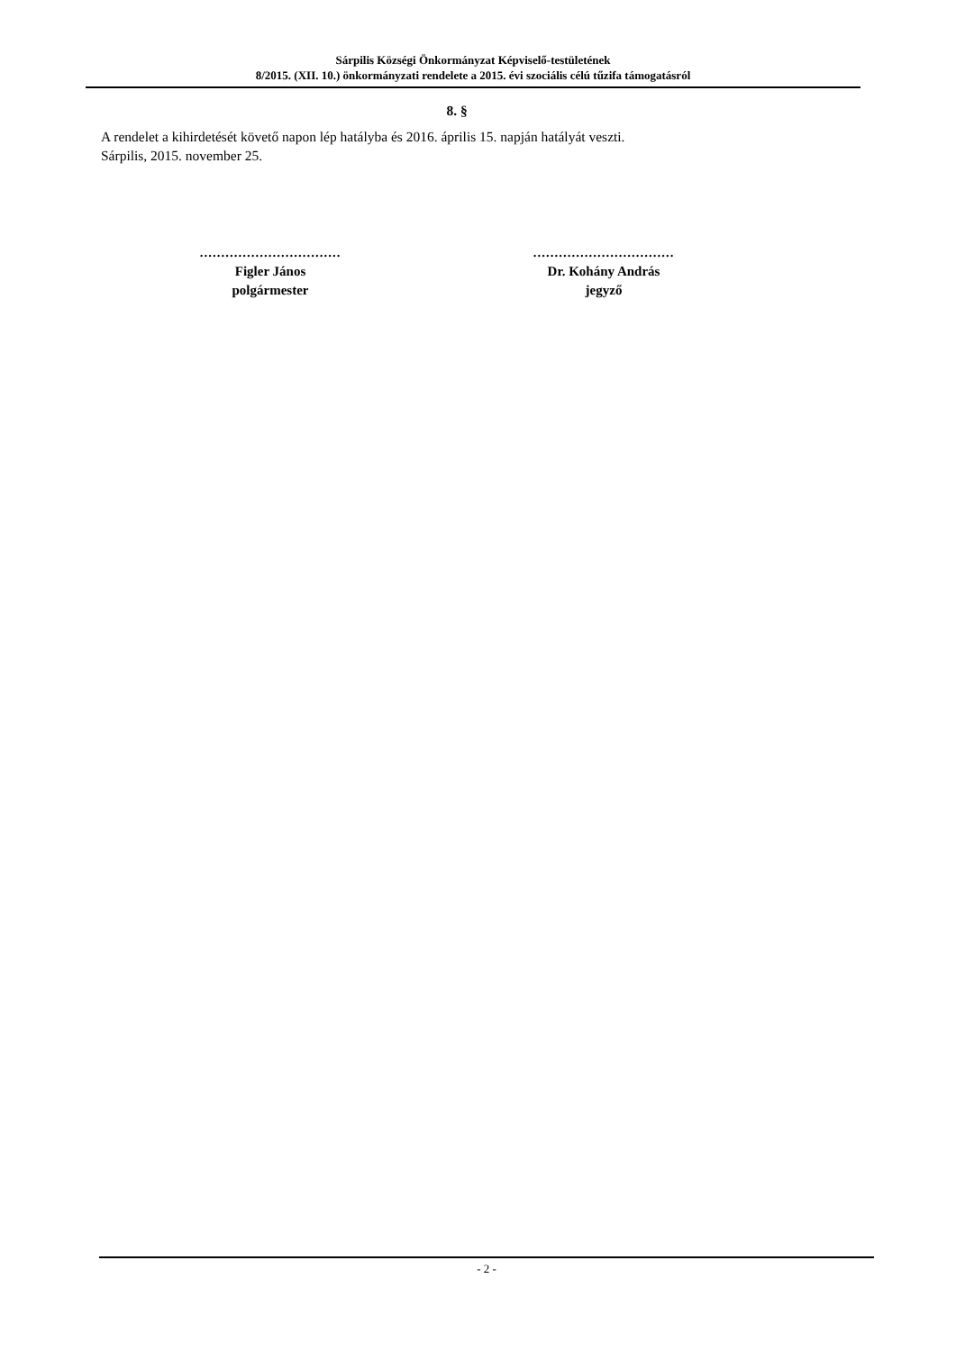Sárpilis Községi Önkormányzat Képviselő-testületének
8/2015. (XII. 10.) önkormányzati rendelete a 2015. évi szociális célú tűzifa támogatásról
8. §
A rendelet a kihirdetését követő napon lép hatályba és 2016. április 15. napján hatályát veszti.
Sárpilis, 2015. november 25.
.................................
Figler János
polgármester
.................................
Dr. Kohány András
jegyző
- 2 -